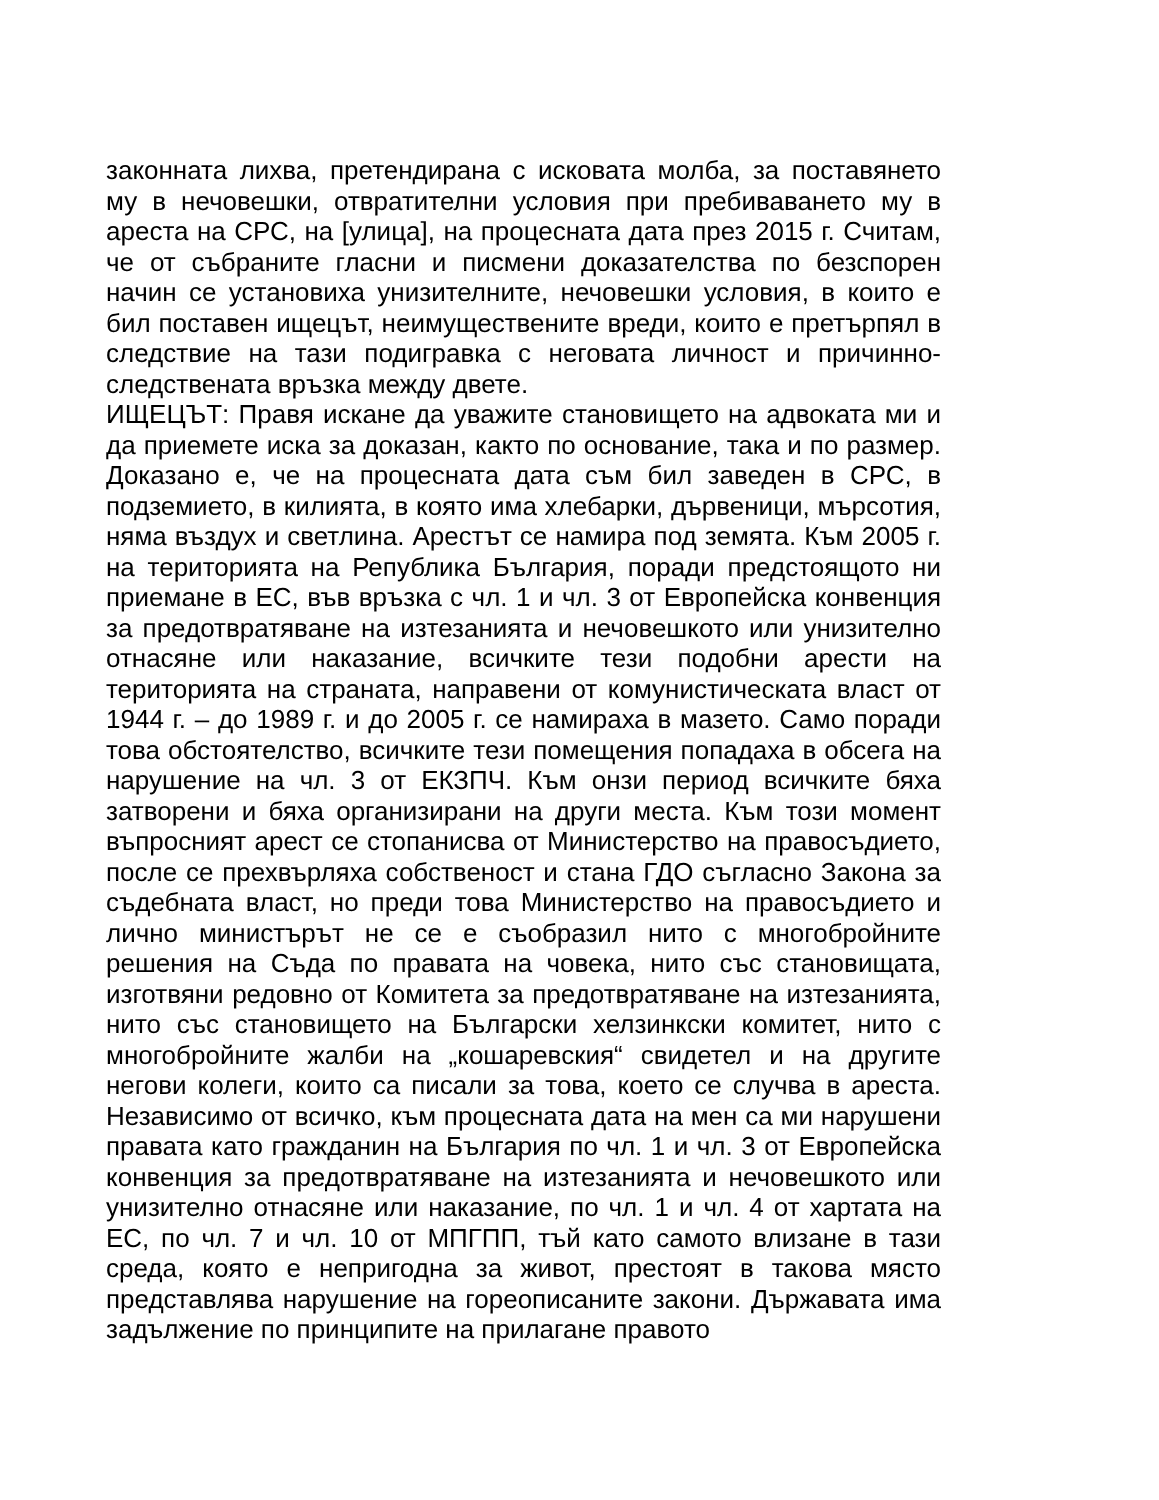законната лихва, претендирана с исковата молба, за поставянето му в нечовешки, отвратителни условия при пребиваването му в ареста на СРС, на [улица], на процесната дата през 2015 г. Считам, че от събраните гласни и писмени доказателства по безспорен начин се установиха унизителните, нечовешки условия, в които е бил поставен ищецът, неимуществените вреди, които е претърпял в следствие на тази подигравка с неговата личност и причинно-следствената връзка между двете.
ИЩЕЦЪТ: Правя искане да уважите становището на адвоката ми и да приемете иска за доказан, както по основание, така и по размер. Доказано е, че на процесната дата съм бил заведен в СРС, в подземието, в килията, в която има хлебарки, дървеници, мърсотия, няма въздух и светлина. Арестът се намира под земята. Към 2005 г. на територията на Република България, поради предстоящото ни приемане в ЕС, във връзка с чл. 1 и чл. 3 от Европейска конвенция за предотвратяване на изтезанията и нечовешкото или унизително отнасяне или наказание, всичките тези подобни арести на територията на страната, направени от комунистическата власт от 1944 г. – до 1989 г. и до 2005 г. се намираха в мазето. Само поради това обстоятелство, всичките тези помещения попадаха в обсега на нарушение на чл. 3 от ЕКЗПЧ. Към онзи период всичките бяха затворени и бяха организирани на други места. Към този момент въпросният арест се стопанисва от Министерство на правосъдието, после се прехвърляха собственост и стана ГДО съгласно Закона за съдебната власт, но преди това Министерство на правосъдието и лично министърът не се е съобразил нито с многобройните решения на Съда по правата на човека, нито със становищата, изготвяни редовно от Комитета за предотвратяване на изтезанията, нито със становището на Български хелзинкски комитет, нито с многобройните жалби на „кошаревския“ свидетел и на другите негови колеги, които са писали за това, което се случва в ареста. Независимо от всичко, към процесната дата на мен са ми нарушени правата като гражданин на България по чл. 1 и чл. 3 от Европейска конвенция за предотвратяване на изтезанията и нечовешкото или унизително отнасяне или наказание, по чл. 1 и чл. 4 от хартата на ЕС, по чл. 7 и чл. 10 от МПГПП, тъй като самото влизане в тази среда, която е непригодна за живот, престоят в такова място представлява нарушение на гореописаните закони. Държавата има задължение по принципите на прилагане правото